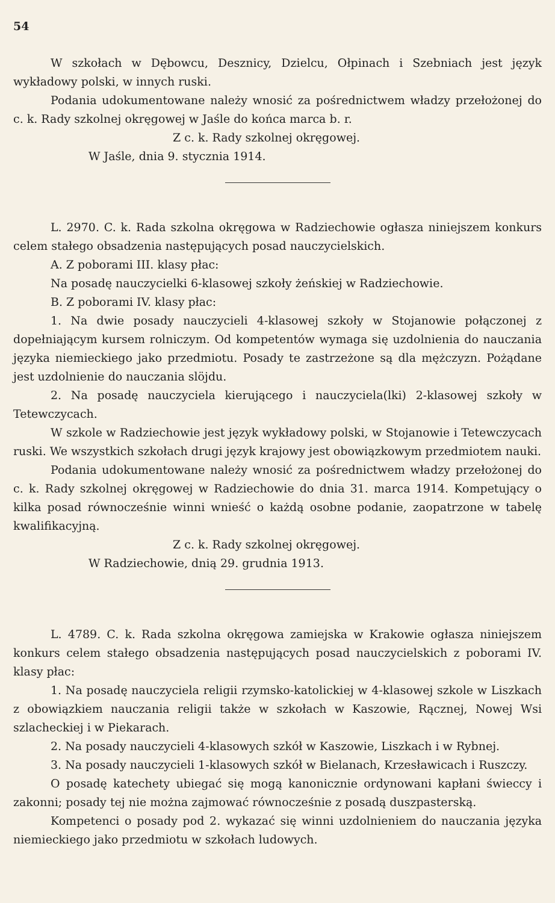54
W szkołach w Dębowcu, Desznicy, Dzielcu, Ołpinach i Szebniach jest język wykładowy polski, w innych ruski.
Podania udokumentowane należy wnosić za pośrednictwem władzy przełożonej do c. k. Rady szkolnej okręgowej w Jaśle do końca marca b. r.
Z c. k. Rady szkolnej okręgowej.
W Jaśle, dnia 9. stycznia 1914.
L. 2970. C. k. Rada szkolna okręgowa w Radziechowie ogłasza niniejszem konkurs celem stałego obsadzenia następujących posad nauczycielskich.
A. Z poborami III. klasy płac:
Na posadę nauczycielki 6-klasowej szkoły żeńskiej w Radziechowie.
B. Z poborami IV. klasy płac:
1. Na dwie posady nauczycieli 4-klasowej szkoły w Stojanowie połączonej z dopełniającym kursem rolniczym. Od kompetentów wymaga się uzdolnienia do nauczania języka niemieckiego jako przedmiotu. Posady te zastrzeżone są dla mężczyzn. Pożądane jest uzdolnienie do nauczania slöjdu.
2. Na posadę nauczyciela kierującego i nauczyciela(lki) 2-klasowej szkoły w Tetewczycach.
W szkole w Radziechowie jest język wykładowy polski, w Stojanowie i Tetewczycach ruski. We wszystkich szkołach drugi język krajowy jest obowiązkowym przedmiotem nauki.
Podania udokumentowane należy wnosić za pośrednictwem władzy przełożonej do c. k. Rady szkolnej okręgowej w Radziechowie do dnia 31. marca 1914. Kompetujący o kilka posad równocześnie winni wnieść o każdą osobne podanie, zaopatrzone w tabelę kwalifikacyjną.
Z c. k. Rady szkolnej okręgowej.
W Radziechowie, dnią 29. grudnia 1913.
L. 4789. C. k. Rada szkolna okręgowa zamiejska w Krakowie ogłasza niniejszem konkurs celem stałego obsadzenia następujących posad nauczycielskich z poborami IV. klasy płac:
1. Na posadę nauczyciela religii rzymsko-katolickiej w 4-klasowej szkole w Liszkach z obowiązkiem nauczania religii także w szkołach w Kaszowie, Rącznej, Nowej Wsi szlacheckiej i w Piekarach.
2. Na posady nauczycieli 4-klasowych szkół w Kaszowie, Liszkach i w Rybnej.
3. Na posady nauczycieli 1-klasowych szkół w Bielanach, Krzesławicach i Ruszczy.
O posadę katechety ubiegać się mogą kanonicznie ordynowani kapłani świeccy i zakonni; posady tej nie można zajmować równocześnie z posadą duszpasterską.
Kompetenci o posady pod 2. wykazać się winni uzdolnieniem do nauczania języka niemieckiego jako przedmiotu w szkołach ludowych.